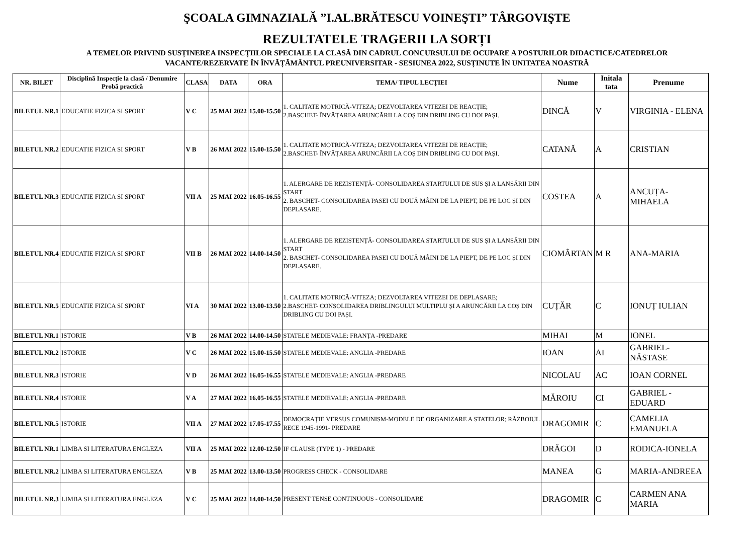ŞCOALA GIMNAZIALĂ ”I.AL.BRĂTESCU VOINEŞTI” TÂRGOVIŞTE
REZULTATELE TRAGERII LA SORȚI
A TEMELOR PRIVIND SUSȚINEREA INSPECȚIILOR SPECIALE LA CLASĂ DIN CADRUL CONCURSULUI DE OCUPARE A POSTURILOR DIDACTICE/CATEDRELOR
VACANTE/REZERVATE ÎN ÎNVĂȚĂMÂNTUL PREUNIVERSITAR - SESIUNEA 2022, SUSȚINUTE ÎN UNITATEA NOASTRĂ
| NR. BILET | Disciplină Inspecție la clasă / Denumire Probă practică | CLASA | DATA | ORA | TEMA/ TIPUL LECȚIEI | Nume | Initala tata | Prenume |
| --- | --- | --- | --- | --- | --- | --- | --- | --- |
| BILETUL NR.1 | EDUCATIE FIZICA SI SPORT | V C | 25 MAI 2022 | 15.00-15.50 | 1. CALITATE MOTRICĂ-VITEZA; DEZVOLTAREA VITEZEI DE REACȚIE; 2.BASCHET- ÎNVĂȚAREA ARUNCĂRII LA COȘ DIN DRIBLING CU DOI PAȘI. | DINCĂ | V | VIRGINIA - ELENA |
| BILETUL NR.2 | EDUCATIE FIZICA SI SPORT | V B | 26 MAI 2022 | 15.00-15.50 | 1. CALITATE MOTRICĂ-VITEZA; DEZVOLTAREA VITEZEI DE REACȚIE; 2.BASCHET- ÎNVĂȚAREA ARUNCĂRII LA COȘ DIN DRIBLING CU DOI PAȘI. | CATANĂ | A | CRISTIAN |
| BILETUL NR.3 | EDUCATIE FIZICA SI SPORT | VII A | 25 MAI 2022 | 16.05-16.55 | 1. ALERGARE DE REZISTENȚĂ- CONSOLIDAREA STARTULUI DE SUS ȘI A LANSĂRII DIN START 2. BASCHET- CONSOLIDAREA PASEI CU DOUĂ MÂINI DE LA PIEPT, DE PE LOC ȘI DIN DEPLASARE. | COSTEA | A | ANCUȚA-MIHAELA |
| BILETUL NR.4 | EDUCATIE FIZICA SI SPORT | VII B | 26 MAI 2022 | 14.00-14.50 | 1. ALERGARE DE REZISTENȚĂ- CONSOLIDAREA STARTULUI DE SUS ȘI A LANSĂRII DIN START 2. BASCHET- CONSOLIDAREA PASEI CU DOUĂ MÂINI DE LA PIEPT, DE PE LOC ȘI DIN DEPLASARE. | CIOMÂRTAN | M R | ANA-MARIA |
| BILETUL NR.5 | EDUCATIE FIZICA SI SPORT | VI A | 30 MAI 2022 | 13.00-13.50 | 1. CALITATE MOTRICĂ-VITEZA; DEZVOLTAREA VITEZEI DE DEPLASARE; 2.BASCHET- CONSOLIDAREA DRIBLINGULUI MULTIPLU ȘI A ARUNCĂRII LA COȘ DIN DRIBLING CU DOI PAȘI. | CUȚĂR | C | IONUȚ IULIAN |
| BILETUL NR.1 | ISTORIE | V B | 26 MAI 2022 | 14.00-14.50 | STATELE MEDIEVALE: FRANȚA -PREDARE | MIHAI | M | IONEL |
| BILETUL NR.2 | ISTORIE | V C | 26 MAI 2022 | 15.00-15.50 | STATELE MEDIEVALE: ANGLIA -PREDARE | IOAN | AI | GABRIEL-NĂSTASE |
| BILETUL NR.3 | ISTORIE | V D | 26 MAI 2022 | 16.05-16.55 | STATELE MEDIEVALE: ANGLIA -PREDARE | NICOLAU | AC | IOAN CORNEL |
| BILETUL NR.4 | ISTORIE | V A | 27 MAI 2022 | 16.05-16.55 | STATELE MEDIEVALE: ANGLIA -PREDARE | MĂROIU | CI | GABRIEL - EDUARD |
| BILETUL NR.5 | ISTORIE | VII A | 27 MAI 2022 | 17.05-17.55 | DEMOCRAȚIE VERSUS COMUNISM-MODELE DE ORGANIZARE A STATELOR; RĂZBOIUL RECE 1945-1991- PREDARE | DRAGOMIR | C | CAMELIA EMANUELA |
| BILETUL NR.1 | LIMBA SI LITERATURA ENGLEZA | VII A | 25 MAI 2022 | 12.00-12.50 | IF CLAUSE (TYPE 1) - PREDARE | DRĂGOI | D | RODICA-IONELA |
| BILETUL NR.2 | LIMBA SI LITERATURA ENGLEZA | V B | 25 MAI 2022 | 13.00-13.50 | PROGRESS CHECK - CONSOLIDARE | MANEA | G | MARIA-ANDREEA |
| BILETUL NR.3 | LIMBA SI LITERATURA ENGLEZA | V C | 25 MAI 2022 | 14.00-14.50 | PRESENT TENSE CONTINUOUS - CONSOLIDARE | DRAGOMIR | C | CARMEN ANA MARIA |